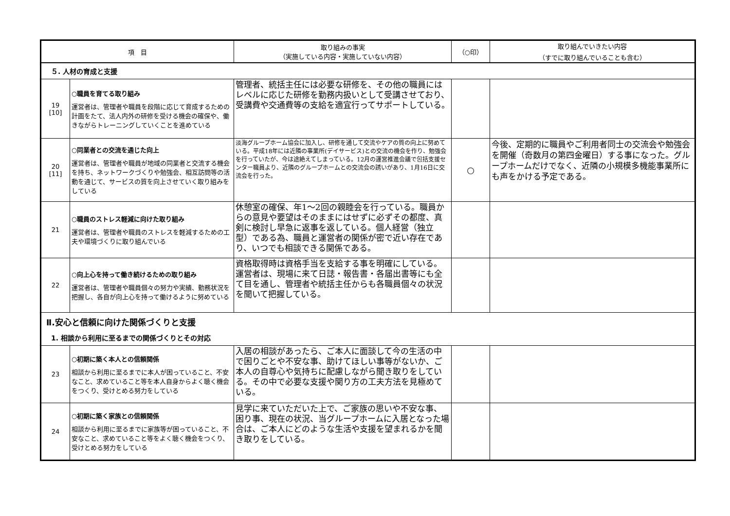| 項 目 | | 取り組みの事実 （実施している内容・実施していない内容） | （○印） | 取り組んでいきたい内容 （すでに取り組んでいることも含む） |
| --- | --- | --- | --- | --- |
| ５. 人材の育成と支援 | | | | |
| 19 [10] | ○職員を育てる取り組み 運営者は、管理者や職員を段階に応じて育成するための計画をたて、法人内外の研修を受ける機会の確保や、働きながらトレーニングしていくことを進めている | 管理者、統括主任には必要な研修を、その他の職員にはレベルに応じた研修を勤務内扱いとして受講させており、受講費や交通費等の支給を適宜行ってサポートしている。 | | |
| 20 [11] | ○同業者との交流を通じた向上 運営者は、管理者や職員が地域の同業者と交流する機会を持ち、ネットワークづくりや勉強会、相互訪問等の活動を通じて、サービスの質を向上させていく取り組みをしている | 淡海グループホーム協会に加入し、研修を通して交流やケアの質の向上に努めている。平成18年には近隣の事業所(デイサービス)との交流の機会を作り、勉強会を行っていたが、今は途絶えてしまっている。12月の運営推進会議で包括支援センター職員より、近隣のグループホームとの交流会の誘いがあり、1月16日に交流会を行った。 | ○ | 今後、定期的に職員やご利用者同士の交流会や勉強会を開催（奇数月の第四金曜日）する事になった。グループホームだけでなく、近隣の小規模多機能事業所にも声をかける予定である。 |
| 21 | ○職員のストレス軽減に向けた取り組み 運営者は、管理者や職員のストレスを軽減するための工夫や環境づくりに取り組んでいる | 休憩室の確保、年1～2回の親睦会を行っている。職員からの意見や要望はそのままにはせずに必ずその都度、真剣に検討し早急に返事を返している。個人経営（独立型）である為、職員と運営者の関係が密で近い存在であり、いつでも相談できる関係である。 | | |
| 22 | ○向上心を持って働き続けるための取り組み 運営者は、管理者や職員個々の努力や実績、勤務状況を把握し、各自が向上心を持って働けるように努めている | 資格取得時は資格手当を支給する事を明確にしている。運営者は、現場に来て日誌・報告書・各届出書等にも全て目を通し、管理者や統括主任からも各職員個々の状況を聞いて把握している。 | | |
| Ⅱ.安心と信頼に向けた関係づくりと支援 1. 相談から利用に至るまでの関係づくりとその対応 | | | | |
| 23 | ○初期に築く本人との信頼関係 相談から利用に至るまでに本人が困っていること、不安なこと、求めていること等を本人自身からよく聴く機会をつくり、受けとめる努力をしている | 入居の相談があったら、ご本人に面談して今の生活の中で困りごとや不安な事、助けてほしい事等がないか、ご本人の自尊心や気持ちに配慮しながら聞き取りをしている。その中で必要な支援や関り方の工夫方法を見極めている。 | | |
| 24 | ○初期に築く家族との信頼関係 相談から利用に至るまでに家族等が困っていること、不安なこと、求めていること等をよく聴く機会をつくり、受けとめる努力をしている | 見学に来ていただいた上で、ご家族の思いや不安な事、困り事、現在の状況、当グループホームに入居となった場合は、ご本人にどのような生活や支援を望まれるかを聞き取りをしている。 | | |